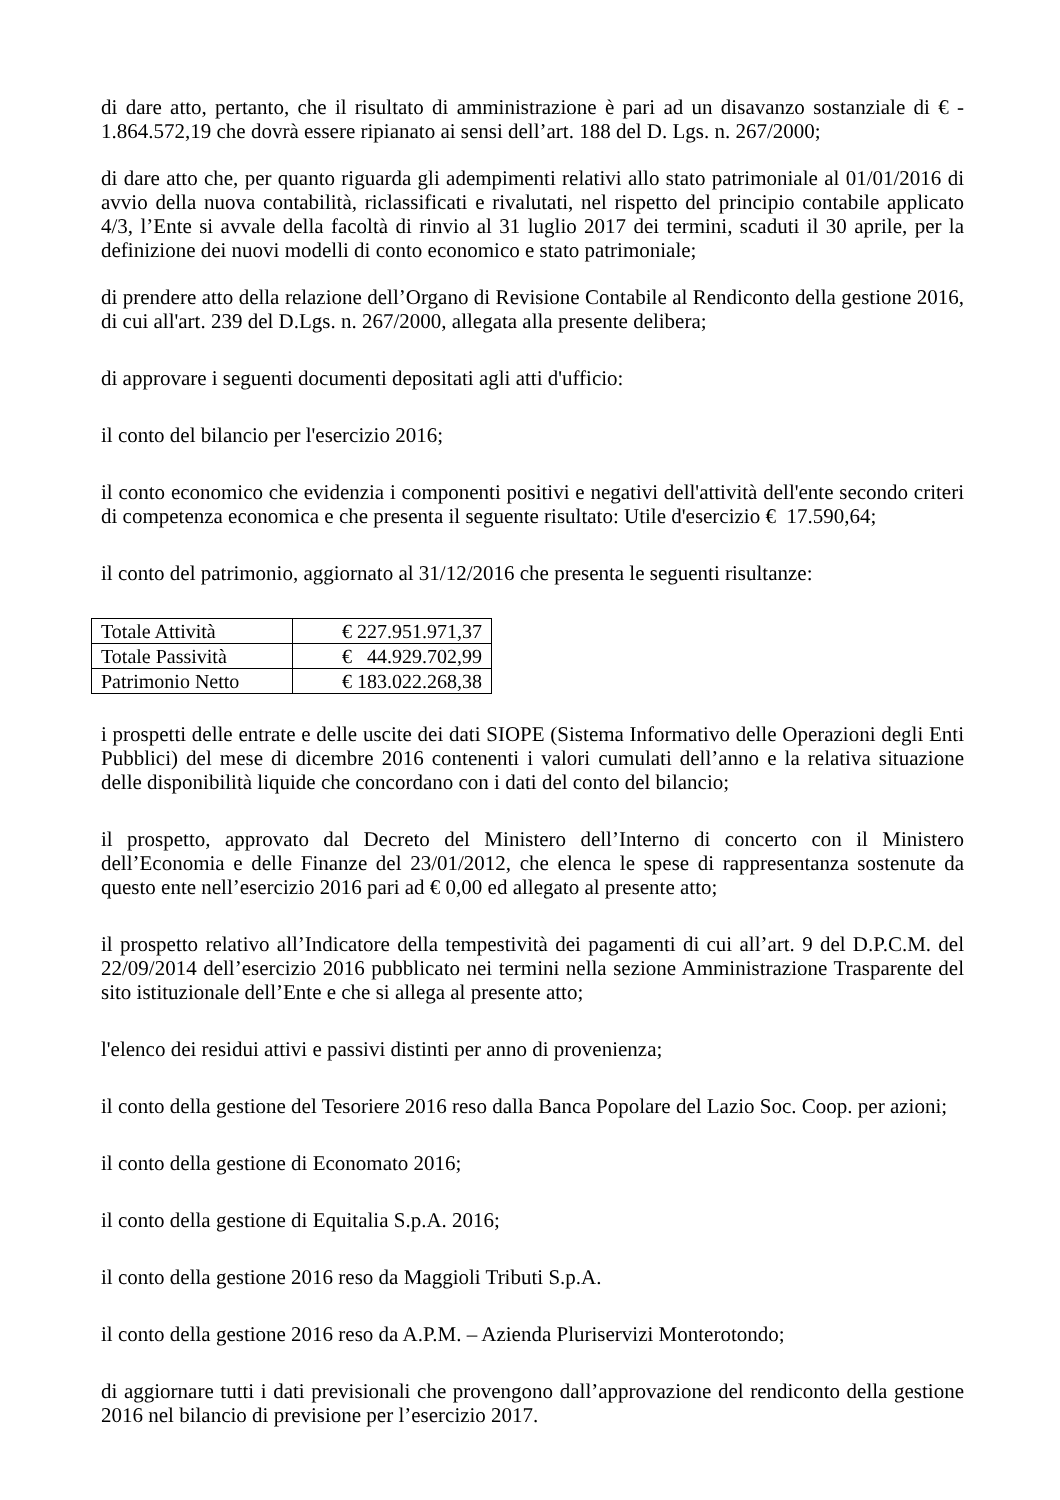di dare atto, pertanto, che il risultato di amministrazione è pari ad un disavanzo sostanziale di € - 1.864.572,19 che dovrà essere ripianato ai sensi dell’art. 188 del D. Lgs. n. 267/2000;
di dare atto che, per quanto riguarda gli adempimenti relativi allo stato patrimoniale al 01/01/2016 di avvio della nuova contabilità, riclassificati e rivalutati, nel rispetto del principio contabile applicato 4/3, l’Ente si avvale della facoltà di rinvio al 31 luglio 2017 dei termini, scaduti il 30 aprile, per la definizione dei nuovi modelli di conto economico e stato patrimoniale;
di prendere atto della relazione dell’Organo di Revisione Contabile al Rendiconto della gestione 2016, di cui all'art. 239 del D.Lgs. n. 267/2000, allegata alla presente delibera;
di approvare i seguenti documenti depositati agli atti d'ufficio:
il conto del bilancio per l'esercizio 2016;
il conto economico che evidenzia i componenti positivi e negativi dell'attività dell'ente secondo criteri di competenza economica e che presenta il seguente risultato: Utile d'esercizio € 17.590,64;
il conto del patrimonio, aggiornato al 31/12/2016 che presenta le seguenti risultanze:
| Totale Attività | € 227.951.971,37 |
| Totale Passività | € 44.929.702,99 |
| Patrimonio Netto | € 183.022.268,38 |
i prospetti delle entrate e delle uscite dei dati SIOPE (Sistema Informativo delle Operazioni degli Enti Pubblici) del mese di dicembre 2016 contenenti i valori cumulati dell’anno e la relativa situazione delle disponibilità liquide che concordano con i dati del conto del bilancio;
il prospetto, approvato dal Decreto del Ministero dell’Interno di concerto con il Ministero dell’Economia e delle Finanze del 23/01/2012, che elenca le spese di rappresentanza sostenute da questo ente nell’esercizio 2016 pari ad € 0,00 ed allegato al presente atto;
il prospetto relativo all’Indicatore della tempestività dei pagamenti di cui all’art. 9 del D.P.C.M. del 22/09/2014 dell’esercizio 2016 pubblicato nei termini nella sezione Amministrazione Trasparente del sito istituzionale dell’Ente e che si allega al presente atto;
l'elenco dei residui attivi e passivi distinti per anno di provenienza;
il conto della gestione del Tesoriere 2016 reso dalla Banca Popolare del Lazio Soc. Coop. per azioni;
il conto della gestione di Economato 2016;
il conto della gestione di Equitalia S.p.A. 2016;
il conto della gestione 2016 reso da Maggioli Tributi S.p.A.
il conto della gestione 2016 reso da A.P.M. – Azienda Pluriservizi Monterotondo;
di aggiornare tutti i dati previsionali che provengono dall’approvazione del rendiconto della gestione 2016 nel bilancio di previsione per l’esercizio 2017.